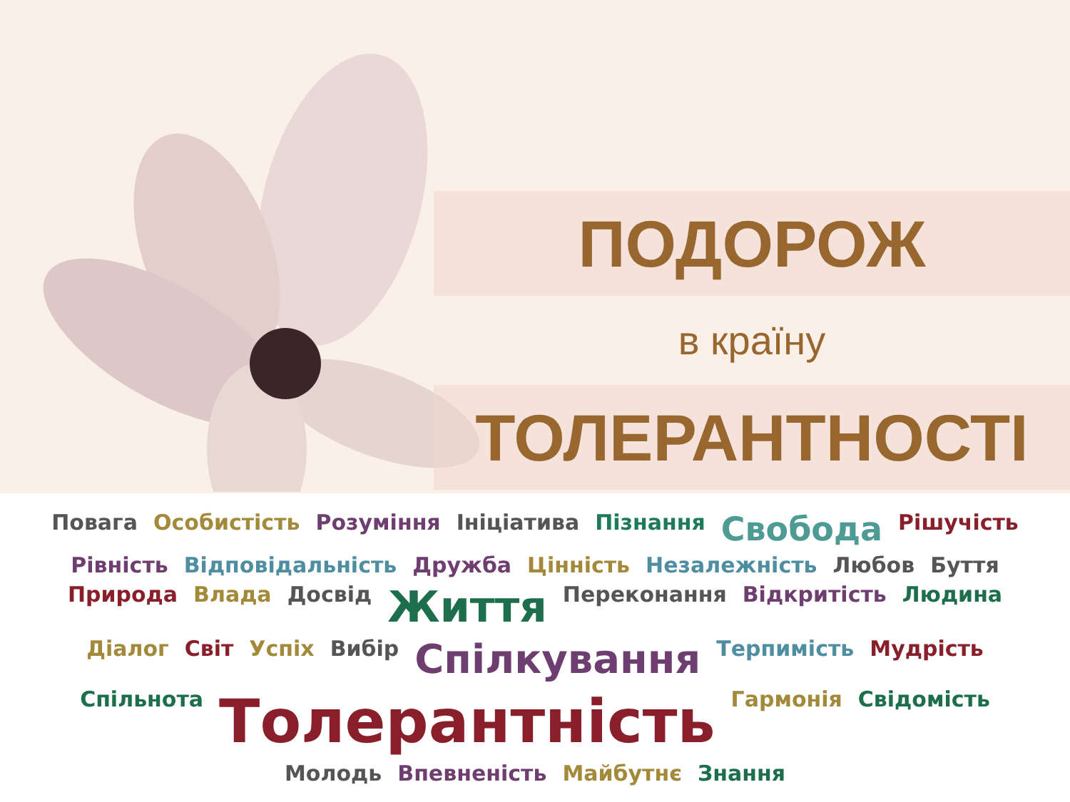ПОДОРОЖ
в країну
ТОЛЕРАНТНОСТІ
Повага Особистість Розуміння Ініціатива Пізнання Свобода Рішучість Рівність Відповідальність Дружба Цінність Незалежність Любов Буття Природа Влада Досвід Життя Переконання Відкритість Людина Діалог Світ Успіх Вибір Спілкування Терпимість Мудрість Спільнота Толерантність Гармонія Свідомість Молодь Впевненість Майбутнє Знання